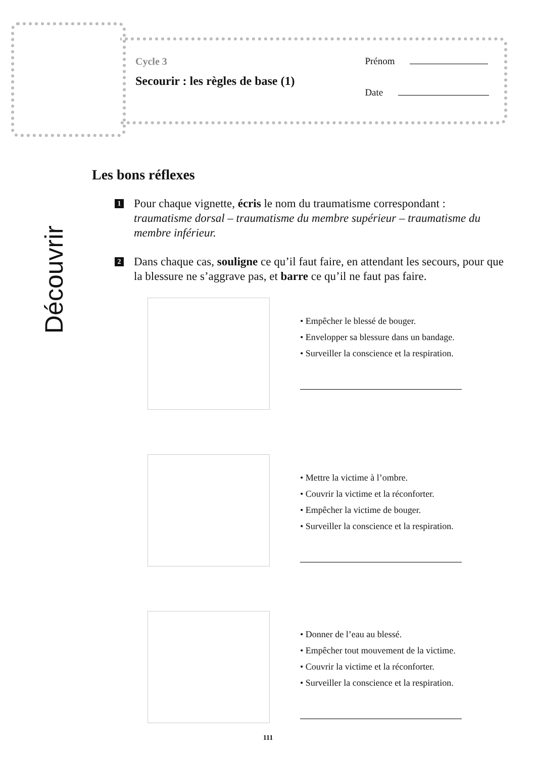Cycle 3
Secourir : les règles de base (1)
Prénom
Date
Découvrir
Les bons réflexes
1
Pour chaque vignette, écris le nom du traumatisme correspondant : traumatisme dorsal – traumatisme du membre supérieur – traumatisme du membre inférieur.
2
Dans chaque cas, souligne ce qu’il faut faire, en attendant les secours, pour que la blessure ne s’aggrave pas, et barre ce qu’il ne faut pas faire.
• Empêcher le blessé de bouger.
• Envelopper sa blessure dans un bandage.
• Surveiller la conscience et la respiration.
• Mettre la victime à l’ombre.
• Couvrir la victime et la réconforter.
• Empêcher la victime de bouger.
• Surveiller la conscience et la respiration.
• Donner de l’eau au blessé.
• Empêcher tout mouvement de la victime.
• Couvrir la victime et la réconforter.
• Surveiller la conscience et la respiration.
111